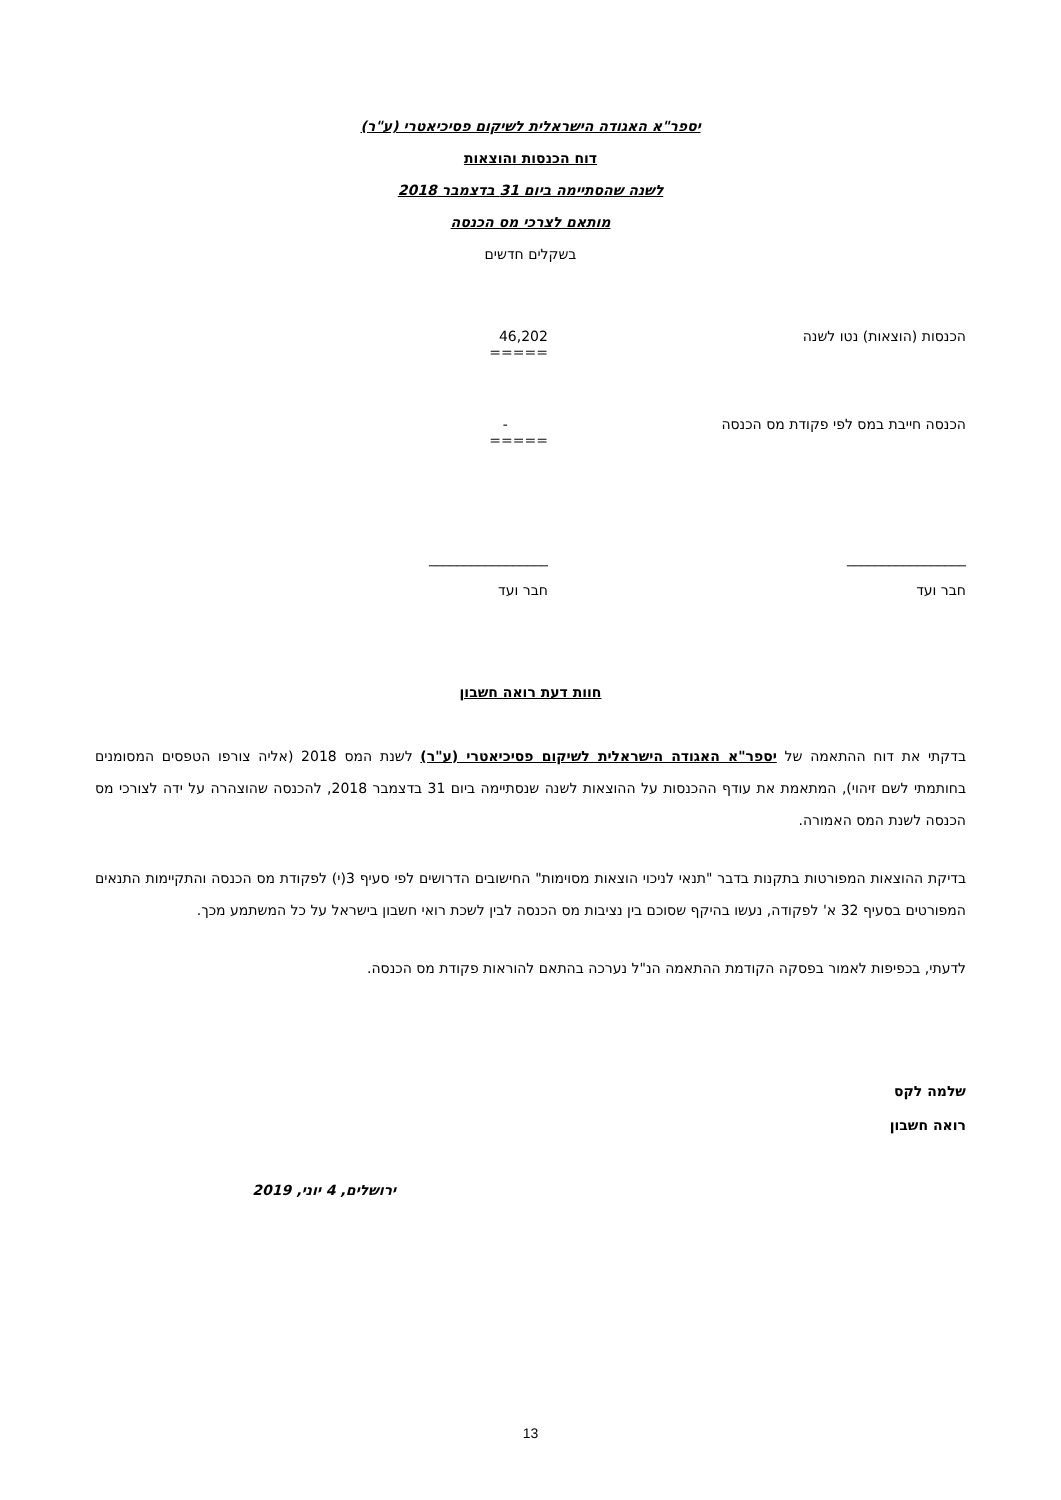יספר"א האגודה הישראלית לשיקום פסיכיאטרי (ע"ר)
דוח הכנסות והוצאות
לשנה שהסתיימה ביום 31 בדצמבר 2018
מותאם לצרכי מס הכנסה
בשקלים חדשים
| הכנסות (הוצאות) נטו לשנה | 46,202 ===== |
| הכנסה חייבת במס לפי פקודת מס הכנסה | - ===== |
| _________________ חבר ועד | _________________ חבר ועד |
חוות דעת רואה חשבון
בדקתי את דוח ההתאמה של יספר"א האגודה הישראלית לשיקום פסיכיאטרי (ע"ר) לשנת המס 2018 (אליה צורפו הטפסים המסומנים בחותמתי לשם זיהוי), המתאמת את עודף ההכנסות על ההוצאות לשנה שנסתיימה ביום 31 בדצמבר 2018, להכנסה שהוצהרה על ידה לצורכי מס הכנסה לשנת המס האמורה.
בדיקת ההוצאות המפורטות בתקנות בדבר "תנאי לניכוי הוצאות מסוימות" החישובים הדרושים לפי סעיף 3(י) לפקודת מס הכנסה והתקיימות התנאים המפורטים בסעיף 32 א' לפקודה, נעשו בהיקף שסוכם בין נציבות מס הכנסה לבין לשכת רואי חשבון בישראל על כל המשתמע מכך.
לדעתי, בכפיפות לאמור בפסקה הקודמת ההתאמה הנ"ל נערכה בהתאם להוראות פקודת מס הכנסה.
שלמה לקס
רואה חשבון
ירושלים, 4 יוני, 2019
13